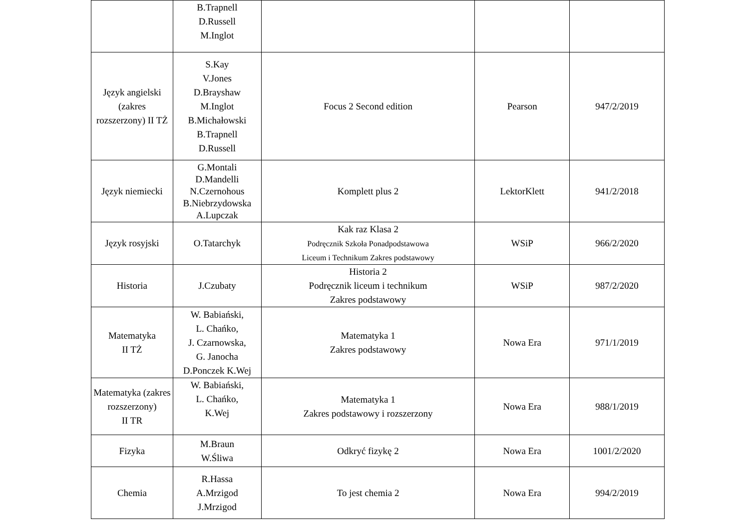| | B.Trapnell D.Russell M.Inglot | | | |
| Język angielski (zakres rozszerzony) II TŻ | S.Kay V.Jones D.Brayshaw M.Inglot B.Michałowski B.Trapnell D.Russell | Focus 2 Second edition | Pearson | 947/2/2019 |
| Język niemiecki | G.Montali D.Mandelli N.Czernohous B.Niebrzydowska A.Lupczak | Komplett plus 2 | LektorKlett | 941/2/2018 |
| Język rosyjski | O.Tatarchyk | Kak raz Klasa 2 Podręcznik Szkoła Ponadpodstawowa Liceum i Technikum Zakres podstawowy | WSiP | 966/2/2020 |
| Historia | J.Czubaty | Historia 2 Podręcznik liceum i technikum Zakres podstawowy | WSiP | 987/2/2020 |
| Matematyka II TŻ | W. Babiański, L. Chańko, J. Czarnowska, G. Janocha D.Ponczek K.Wej | Matematyka 1 Zakres podstawowy | Nowa Era | 971/1/2019 |
| Matematyka (zakres rozszerzony) II TR | W. Babiański, L. Chańko, K.Wej | Matematyka 1 Zakres podstawowy i rozszerzony | Nowa Era | 988/1/2019 |
| Fizyka | M.Braun W.Śliwa | Odkryć fizykę 2 | Nowa Era | 1001/2/2020 |
| Chemia | R.Hassa A.Mrzigod J.Mrzigod | To jest chemia 2 | Nowa Era | 994/2/2019 |